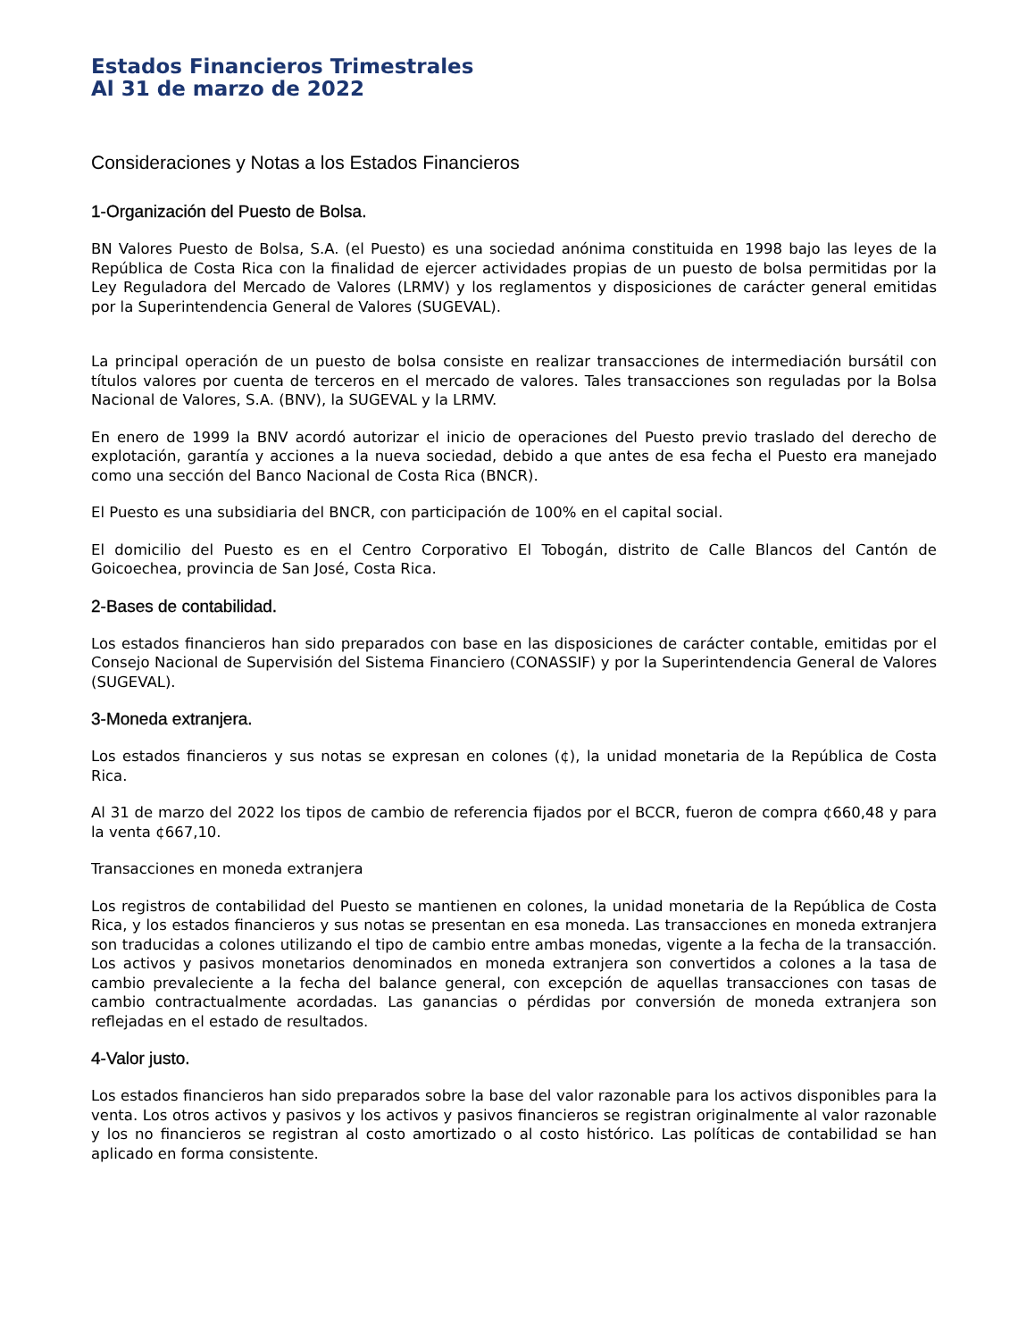Estados Financieros Trimestrales
Al 31 de marzo de 2022
Consideraciones y Notas a los Estados Financieros
1-Organización del Puesto de Bolsa.
BN Valores Puesto de Bolsa, S.A. (el Puesto) es una sociedad anónima constituida en 1998 bajo las leyes de la República de Costa Rica con la finalidad de ejercer actividades propias de un puesto de bolsa permitidas por la Ley Reguladora del Mercado de Valores (LRMV) y los reglamentos y disposiciones de carácter general emitidas por la Superintendencia General de Valores (SUGEVAL).
La principal operación de un puesto de bolsa consiste en realizar transacciones de intermediación bursátil con títulos valores por cuenta de terceros en el mercado de valores. Tales transacciones son reguladas por la Bolsa Nacional de Valores, S.A. (BNV), la SUGEVAL y la LRMV.
En enero de 1999 la BNV acordó autorizar el inicio de operaciones del Puesto previo traslado del derecho de explotación, garantía y acciones a la nueva sociedad, debido a que antes de esa fecha el Puesto era manejado como una sección del Banco Nacional de Costa Rica (BNCR).
El Puesto es una subsidiaria del BNCR, con participación de 100% en el capital social.
El domicilio del Puesto es en el Centro Corporativo El Tobogán, distrito de Calle Blancos del Cantón de Goicoechea, provincia de San José, Costa Rica.
2-Bases de contabilidad.
Los estados financieros han sido preparados con base en las disposiciones de carácter contable, emitidas por el Consejo Nacional de Supervisión del Sistema Financiero (CONASSIF) y por la Superintendencia General de Valores (SUGEVAL).
3-Moneda extranjera.
Los estados financieros y sus notas se expresan en colones (¢), la unidad monetaria de la República de Costa Rica.
Al 31 de marzo del 2022 los tipos de cambio de referencia fijados por el BCCR, fueron de compra ¢660,48 y para la venta ¢667,10.
Transacciones en moneda extranjera
Los registros de contabilidad del Puesto se mantienen en colones, la unidad monetaria de la República de Costa Rica, y los estados financieros y sus notas se presentan en esa moneda. Las transacciones en moneda extranjera son traducidas a colones utilizando el tipo de cambio entre ambas monedas, vigente a la fecha de la transacción. Los activos y pasivos monetarios denominados en moneda extranjera son convertidos a colones a la tasa de cambio prevaleciente a la fecha del balance general, con excepción de aquellas transacciones con tasas de cambio contractualmente acordadas. Las ganancias o pérdidas por conversión de moneda extranjera son reflejadas en el estado de resultados.
4-Valor justo.
Los estados financieros han sido preparados sobre la base del valor razonable para los activos disponibles para la venta. Los otros activos y pasivos y los activos y pasivos financieros se registran originalmente al valor razonable y los no financieros se registran al costo amortizado o al costo histórico. Las políticas de contabilidad se han aplicado en forma consistente.